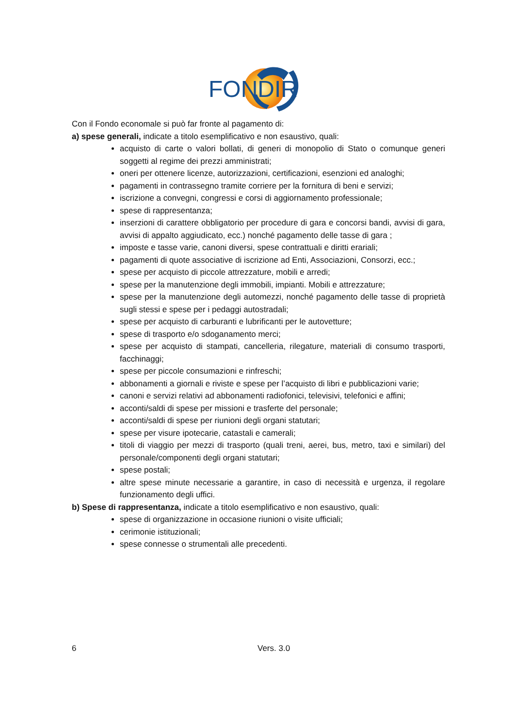FONDIR
Con il Fondo economale si può far fronte al pagamento di:
a) spese generali, indicate a titolo esemplificativo e non esaustivo, quali:
acquisto di carte o valori bollati, di generi di monopolio di Stato o comunque generi soggetti al regime dei prezzi amministrati;
oneri per ottenere licenze, autorizzazioni, certificazioni, esenzioni ed analoghi;
pagamenti in contrassegno tramite corriere per la fornitura di beni e servizi;
iscrizione a convegni, congressi e corsi di aggiornamento professionale;
spese di rappresentanza;
inserzioni di carattere obbligatorio per procedure di gara e concorsi bandi, avvisi di gara, avvisi di appalto aggiudicato, ecc.) nonché pagamento delle tasse di gara ;
imposte e tasse varie, canoni diversi, spese contrattuali e diritti erariali;
pagamenti di quote associative di iscrizione ad Enti, Associazioni, Consorzi, ecc.;
spese per acquisto di piccole attrezzature, mobili e arredi;
spese per la manutenzione degli immobili, impianti. Mobili e attrezzature;
spese per la manutenzione degli automezzi, nonché pagamento delle tasse di proprietà sugli stessi e spese per i pedaggi autostradali;
spese per acquisto di carburanti e lubrificanti per le autovetture;
spese di trasporto e/o sdoganamento merci;
spese per acquisto di stampati, cancelleria, rilegature, materiali di consumo trasporti, facchinaggi;
spese per piccole consumazioni e rinfreschi;
abbonamenti a giornali e riviste e spese per l’acquisto di libri e pubblicazioni varie;
canoni e servizi relativi ad abbonamenti radiofonici, televisivi, telefonici e affini;
acconti/saldi di spese per missioni e trasferte del personale;
acconti/saldi di spese per riunioni degli organi statutari;
spese per visure ipotecarie, catastali e camerali;
titoli di viaggio per mezzi di trasporto (quali treni, aerei, bus, metro, taxi e similari) del personale/componenti degli organi statutari;
spese postali;
altre spese minute necessarie a garantire, in caso di necessità e urgenza, il regolare funzionamento degli uffici.
b) Spese di rappresentanza, indicate a titolo esemplificativo e non esaustivo, quali:
spese di organizzazione in occasione riunioni o visite ufficiali;
cerimonie istituzionali;
spese connesse o strumentali alle precedenti.
6 Vers. 3.0